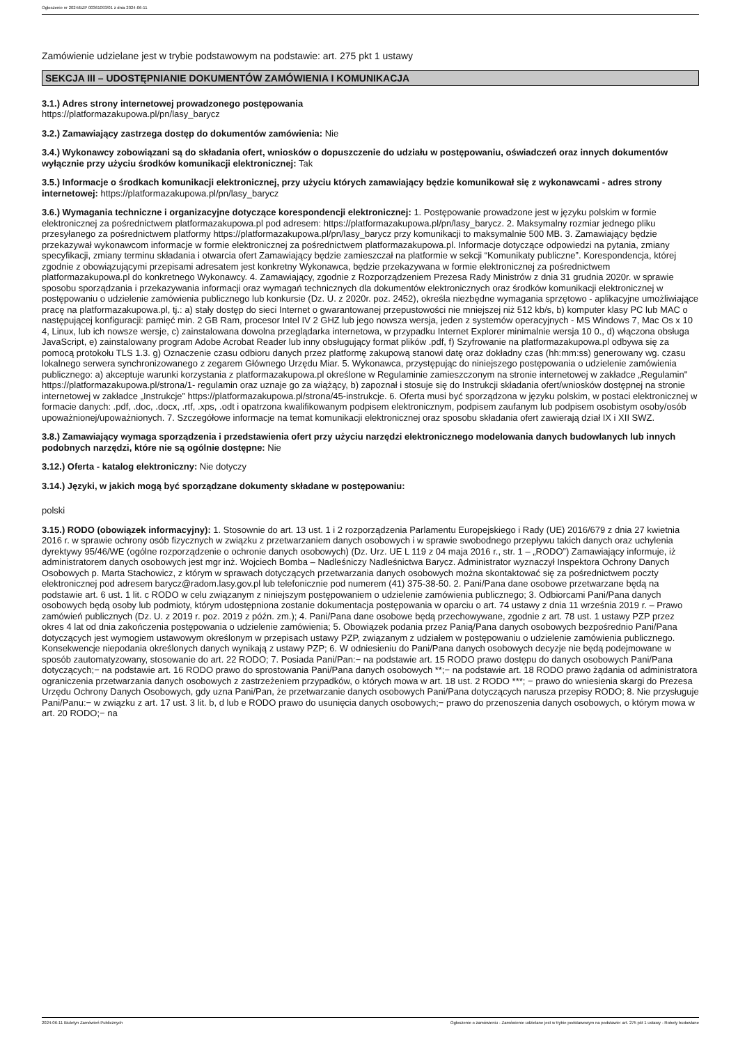Ogłoszenie nr 2024/BZP 00361093/01 z dnia 2024-06-11
Zamówienie udzielane jest w trybie podstawowym na podstawie: art. 275 pkt 1 ustawy
SEKCJA III – UDOSTĘPNIANIE DOKUMENTÓW ZAMÓWIENIA I KOMUNIKACJA
3.1.) Adres strony internetowej prowadzonego postępowania
https://platformazakupowa.pl/pn/lasy_barycz
3.2.) Zamawiający zastrzega dostęp do dokumentów zamówienia: Nie
3.4.) Wykonawcy zobowiązani są do składania ofert, wniosków o dopuszczenie do udziału w postępowaniu, oświadczeń oraz innych dokumentów wyłącznie przy użyciu środków komunikacji elektronicznej: Tak
3.5.) Informacje o środkach komunikacji elektronicznej, przy użyciu których zamawiający będzie komunikował się z wykonawcami - adres strony internetowej: https://platformazakupowa.pl/pn/lasy_barycz
3.6.) Wymagania techniczne i organizacyjne dotyczące korespondencji elektronicznej: 1. Postępowanie prowadzone jest w języku polskim w formie elektronicznej za pośrednictwem platformazakupowa.pl pod adresem: https://platformazakupowa.pl/pn/lasy_barycz. 2. Maksymalny rozmiar jednego pliku przesyłanego za pośrednictwem platformy https://platformazakupowa.pl/pn/lasy_barycz przy komunikacji to maksymalnie 500 MB. 3. Zamawiający będzie przekazywał wykonawcom informacje w formie elektronicznej za pośrednictwem platformazakupowa.pl. Informacje dotyczące odpowiedzi na pytania, zmiany specyfikacji, zmiany terminu składania i otwarcia ofert Zamawiający będzie zamieszczał na platformie w sekcji “Komunikaty publiczne”. Korespondencja, której zgodnie z obowiązującymi przepisami adresatem jest konkretny Wykonawca, będzie przekazywana w formie elektronicznej za pośrednictwem platformazakupowa.pl do konkretnego Wykonawcy. 4. Zamawiający, zgodnie z Rozporządzeniem Prezesa Rady Ministrów z dnia 31 grudnia 2020r. w sprawie sposobu sporządzania i przekazywania informacji oraz wymagań technicznych dla dokumentów elektronicznych oraz środków komunikacji elektronicznej w postępowaniu o udzielenie zamówienia publicznego lub konkursie (Dz. U. z 2020r. poz. 2452), określa niezbędne wymagania sprzętowo - aplikacyjne umożliwiające pracę na platformazakupowa.pl, tj.: a) stały dostęp do sieci Internet o gwarantowanej przepustowości nie mniejszej niż 512 kb/s, b) komputer klasy PC lub MAC o następującej konfiguracji: pamięć min. 2 GB Ram, procesor Intel IV 2 GHZ lub jego nowsza wersja, jeden z systemów operacyjnych - MS Windows 7, Mac Os x 10 4, Linux, lub ich nowsze wersje, c) zainstalowana dowolna przeglądarka internetowa, w przypadku Internet Explorer minimalnie wersja 10 0., d) włączona obsługa JavaScript, e) zainstalowany program Adobe Acrobat Reader lub inny obsługujący format plików .pdf, f) Szyfrowanie na platformazakupowa.pl odbywa się za pomocą protokołu TLS 1.3. g) Oznaczenie czasu odbioru danych przez platformę zakupową stanowi datę oraz dokładny czas (hh:mm:ss) generowany wg. czasu lokalnego serwera synchronizowanego z zegarem Głównego Urzędu Miar. 5. Wykonawca, przystępując do niniejszego postępowania o udzielenie zamówienia publicznego: a) akceptuje warunki korzystania z platformazakupowa.pl określone w Regulaminie zamieszczonym na stronie internetowej w zakładce „Regulamin" https://platformazakupowa.pl/strona/1- regulamin oraz uznaje go za wiążący, b) zapoznał i stosuje się do Instrukcji składania ofert/wniosków dostępnej na stronie internetowej w zakładce „Instrukcje” https://platformazakupowa.pl/strona/45-instrukcje. 6. Oferta musi być sporządzona w języku polskim, w postaci elektronicznej w formacie danych: .pdf, .doc, .docx, .rtf, .xps, .odt i opatrzona kwalifikowanym podpisem elektronicznym, podpisem zaufanym lub podpisem osobistym osoby/osób upoważnionej/upoważnionych. 7. Szczegółowe informacje na temat komunikacji elektronicznej oraz sposobu składania ofert zawierają dział IX i XII SWZ.
3.8.) Zamawiający wymaga sporządzenia i przedstawienia ofert przy użyciu narzędzi elektronicznego modelowania danych budowlanych lub innych podobnych narzędzi, które nie są ogólnie dostępne: Nie
3.12.) Oferta - katalog elektroniczny: Nie dotyczy
3.14.) Języki, w jakich mogą być sporządzane dokumenty składane w postępowaniu:
polski
3.15.) RODO (obowiązek informacyjny): 1. Stosownie do art. 13 ust. 1 i 2 rozporządzenia Parlamentu Europejskiego i Rady (UE) 2016/679 z dnia 27 kwietnia 2016 r. w sprawie ochrony osób fizycznych w związku z przetwarzaniem danych osobowych i w sprawie swobodnego przepływu takich danych oraz uchylenia dyrektywy 95/46/WE (ogólne rozporządzenie o ochronie danych osobowych) (Dz. Urz. UE L 119 z 04 maja 2016 r., str. 1 – „RODO”) Zamawiający informuje, iż administratorem danych osobowych jest mgr inż. Wojciech Bomba – Nadleśniczy Nadleśnictwa Barycz. Administrator wyznaczył Inspektora Ochrony Danych Osobowych p. Marta Stachowicz, z którym w sprawach dotyczących przetwarzania danych osobowych można skontaktować się za pośrednictwem poczty elektronicznej pod adresem barycz@radom.lasy.gov.pl lub telefonicznie pod numerem (41) 375-38-50. 2. Pani/Pana dane osobowe przetwarzane będą na podstawie art. 6 ust. 1 lit. c RODO w celu związanym z niniejszym postępowaniem o udzielenie zamówienia publicznego; 3. Odbiorcami Pani/Pana danych osobowych będą osoby lub podmioty, którym udostępniona zostanie dokumentacja postępowania w oparciu o art. 74 ustawy z dnia 11 września 2019 r. – Prawo zamówień publicznych (Dz. U. z 2019 r. poz. 2019 z późn. zm.); 4. Pani/Pana dane osobowe będą przechowywane, zgodnie z art. 78 ust. 1 ustawy PZP przez okres 4 lat od dnia zakończenia postępowania o udzielenie zamówienia; 5. Obowiązek podania przez Panią/Pana danych osobowych bezpośrednio Pani/Pana dotyczących jest wymogiem ustawowym określonym w przepisach ustawy PZP, związanym z udziałem w postępowaniu o udzielenie zamówienia publicznego. Konsekwencje niepodania określonych danych wynikają z ustawy PZP; 6. W odniesieniu do Pani/Pana danych osobowych decyzje nie będą podejmowane w sposób zautomatyzowany, stosowanie do art. 22 RODO; 7. Posiada Pani/Pan:− na podstawie art. 15 RODO prawo dostępu do danych osobowych Pani/Pana dotyczących;− na podstawie art. 16 RODO prawo do sprostowania Pani/Pana danych osobowych **;− na podstawie art. 18 RODO prawo żądania od administratora ograniczenia przetwarzania danych osobowych z zastrzeżeniem przypadków, o których mowa w art. 18 ust. 2 RODO ***; − prawo do wniesienia skargi do Prezesa Urzędu Ochrony Danych Osobowych, gdy uzna Pani/Pan, że przetwarzanie danych osobowych Pani/Pana dotyczących narusza przepisy RODO; 8. Nie przysługuje Pani/Panu:− w związku z art. 17 ust. 3 lit. b, d lub e RODO prawo do usunięcia danych osobowych;− prawo do przenoszenia danych osobowych, o którym mowa w art. 20 RODO;− na
2024-06-11 Biuletyn Zamówień Publicznych Ogłoszenie o zamówieniu - Zamówienie udzielane jest w trybie podstawowym na podstawie: art. 275 pkt 1 ustawy - Roboty budowlane